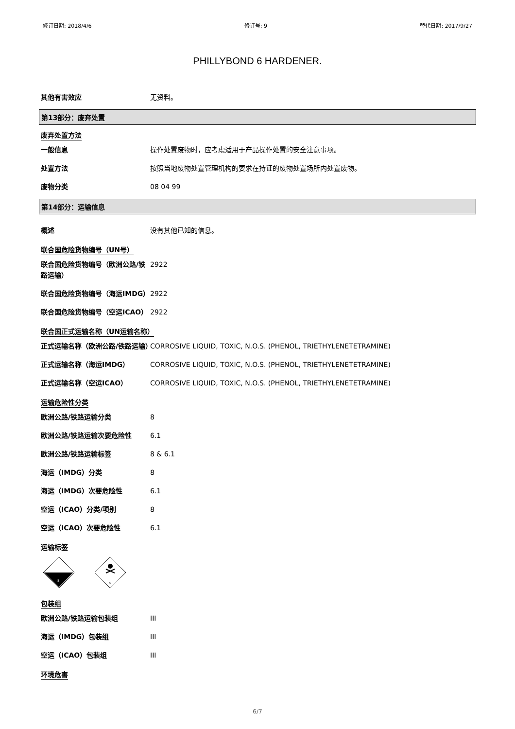修订日期: 2018/4/6 修订号: 9 替代日期: 2017/9/27
PHILLYBOND 6 HARDENER.
其他有害效应 无资料。
第13部分：废弃处置
废弃处置方法
一般信息 操作处置废物时，应考虑适用于产品操作处置的安全注意事项。
处置方法 按照当地废物处置管理机构的要求在持证的废物处置场所内处置废物。
废物分类 08 04 99
第14部分：运输信息
概述 没有其他已知的信息。
联合国危险货物编号（UN号）
联合国危险货物编号（欧洲公路/铁路运输）
2922
联合国危险货物编号（海运IMDG） 2922
联合国危险货物编号（空运ICAO） 2922
联合国正式运输名称（UN运输名称）
正式运输名称（欧洲公路/铁路运输）
CORROSIVE LIQUID, TOXIC, N.O.S. (PHENOL, TRIETHYLENETETRAMINE)
正式运输名称（海运IMDG） CORROSIVE LIQUID, TOXIC, N.O.S. (PHENOL, TRIETHYLENETETRAMINE)
正式运输名称（空运ICAO） CORROSIVE LIQUID, TOXIC, N.O.S. (PHENOL, TRIETHYLENETETRAMINE)
运输危险性分类
欧洲公路/铁路运输分类 8
欧洲公路/铁路运输次要危险性 6.1
欧洲公路/铁路运输标签 8 & 6.1
海运（IMDG）分类 8
海运（IMDG）次要危险性 6.1
空运（ICAO）分类/项别 8
空运（ICAO）次要危险性 6.1
运输标签
8
6
包装组
欧洲公路/铁路运输包装组 III
海运（IMDG）包装组 III
空运（ICAO）包装组 III
环境危害
6/7